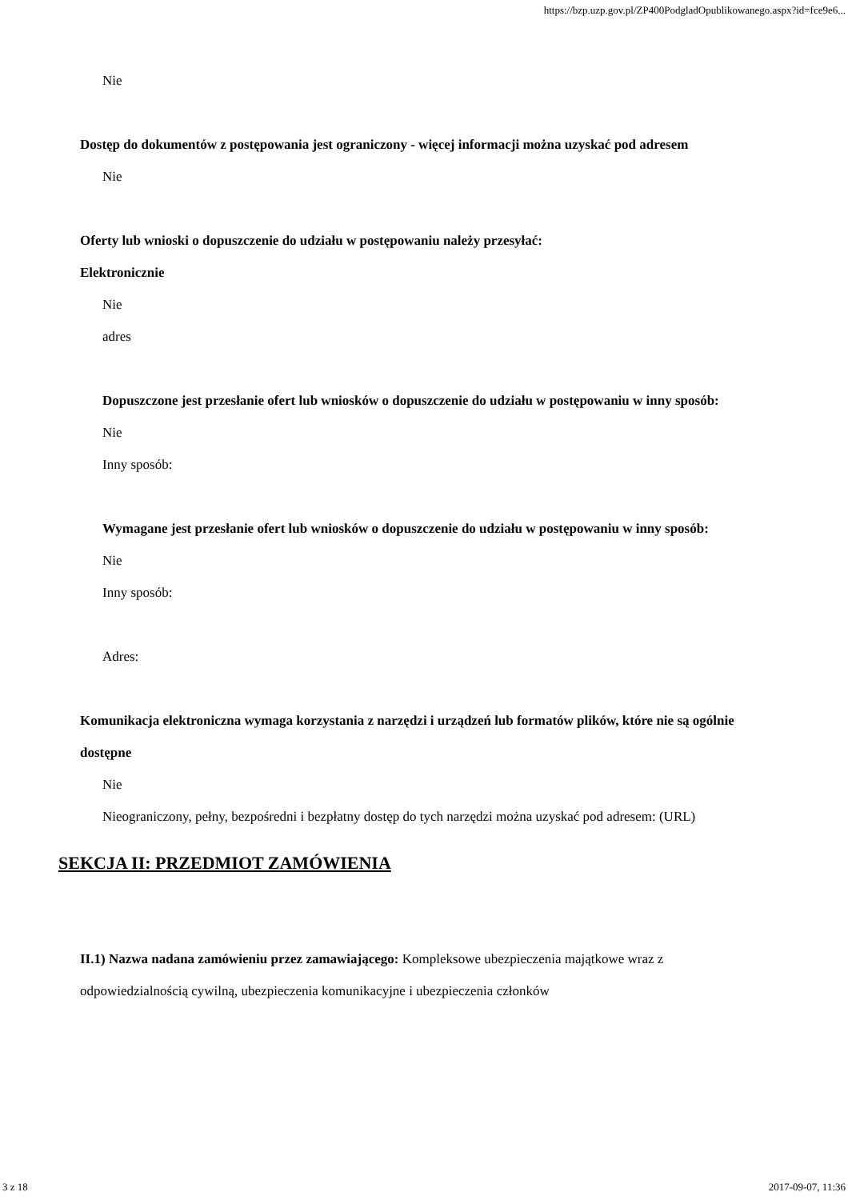https://bzp.uzp.gov.pl/ZP400PodgladOpublikowanego.aspx?id=fce9e6...
Nie
Dostęp do dokumentów z postępowania jest ograniczony - więcej informacji można uzyskać pod adresem
Nie
Oferty lub wnioski o dopuszczenie do udziału w postępowaniu należy przesyłać:
Elektronicznie
Nie
adres
Dopuszczone jest przesłanie ofert lub wniosków o dopuszczenie do udziału w postępowaniu w inny sposób:
Nie
Inny sposób:
Wymagane jest przesłanie ofert lub wniosków o dopuszczenie do udziału w postępowaniu w inny sposób:
Nie
Inny sposób:
Adres:
Komunikacja elektroniczna wymaga korzystania z narzędzi i urządzeń lub formatów plików, które nie są ogólnie dostępne
Nie
Nieograniczony, pełny, bezpośredni i bezpłatny dostęp do tych narzędzi można uzyskać pod adresem: (URL)
SEKCJA II: PRZEDMIOT ZAMÓWIENIA
II.1) Nazwa nadana zamówieniu przez zamawiającego: Kompleksowe ubezpieczenia majątkowe wraz z odpowiedzialnością cywilną, ubezpieczenia komunikacyjne i ubezpieczenia członków
3 z 18 2017-09-07, 11:36